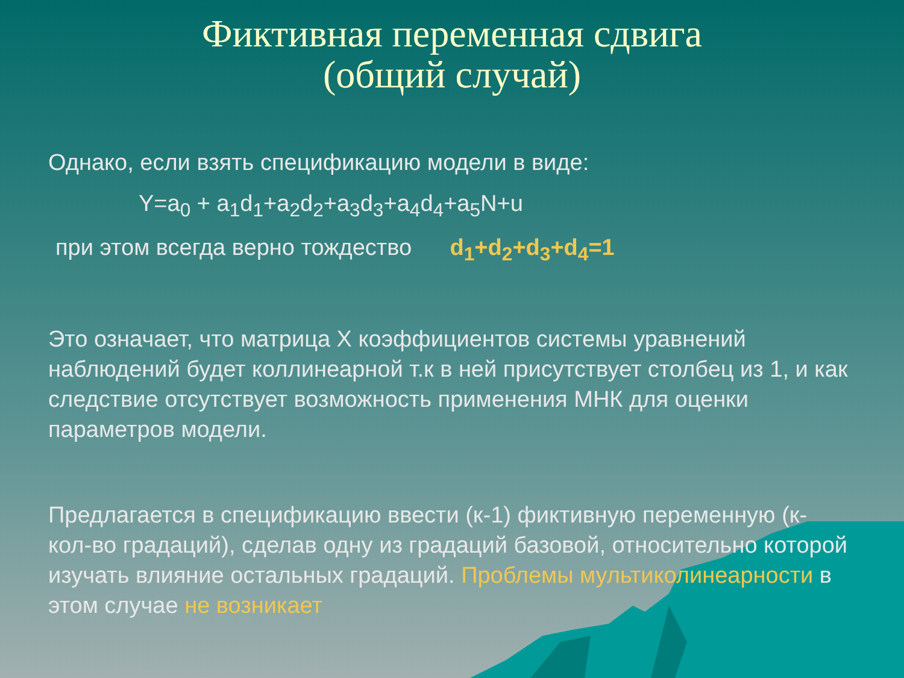Фиктивная переменная сдвига
(общий случай)
Однако, если взять спецификацию модели в виде:
Y=a<sub>0</sub> + a<sub>1</sub>d<sub>1</sub>+a<sub>2</sub>d<sub>2</sub>+a<sub>3</sub>d<sub>3</sub>+a<sub>4</sub>d<sub>4</sub>+a<sub>5</sub>N+u
при этом всегда верно тождество d<sub>1</sub>+d<sub>2</sub>+d<sub>3</sub>+d<sub>4</sub>=1
Это означает, что матрица Х коэффициентов системы уравнений наблюдений будет коллинеарной т.к в ней присутствует столбец из 1, и как следствие отсутствует возможность применения МНК для оценки параметров модели.
Предлагается в спецификацию ввести (к-1) фиктивную переменную (к- кол-во градаций), сделав одну из градаций базовой, относительно которой изучать влияние остальных градаций. Проблемы мультиколинеарности в этом случае не возникает